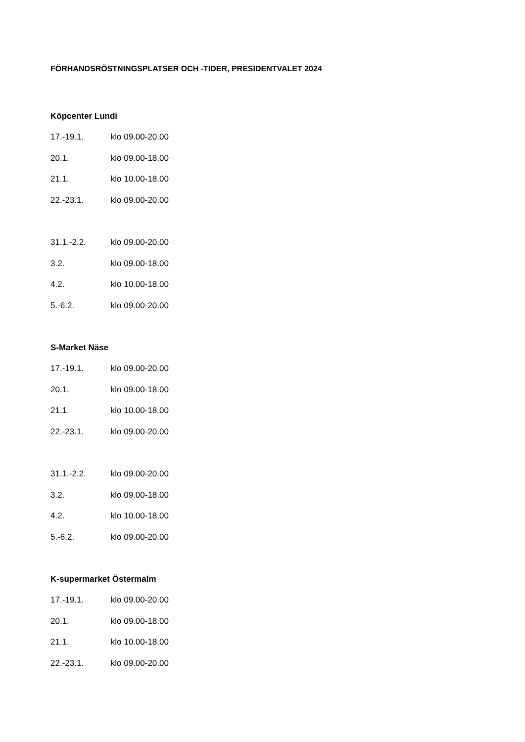FÖRHANDSRÖSTNINGSPLATSER OCH -TIDER, PRESIDENTVALET 2024
Köpcenter Lundi
17.-19.1. klo 09.00-20.00
20.1. klo 09.00-18.00
21.1. klo 10.00-18.00
22.-23.1. klo 09.00-20.00
31.1.-2.2. klo 09.00-20.00
3.2. klo 09.00-18.00
4.2. klo 10.00-18.00
5.-6.2. klo 09.00-20.00
S-Market Näse
17.-19.1. klo 09.00-20.00
20.1. klo 09.00-18.00
21.1. klo 10.00-18.00
22.-23.1. klo 09.00-20.00
31.1.-2.2. klo 09.00-20.00
3.2. klo 09.00-18.00
4.2. klo 10.00-18.00
5.-6.2. klo 09.00-20.00
K-supermarket Östermalm
17.-19.1. klo 09.00-20.00
20.1. klo 09.00-18.00
21.1. klo 10.00-18.00
22.-23.1. klo 09.00-20.00